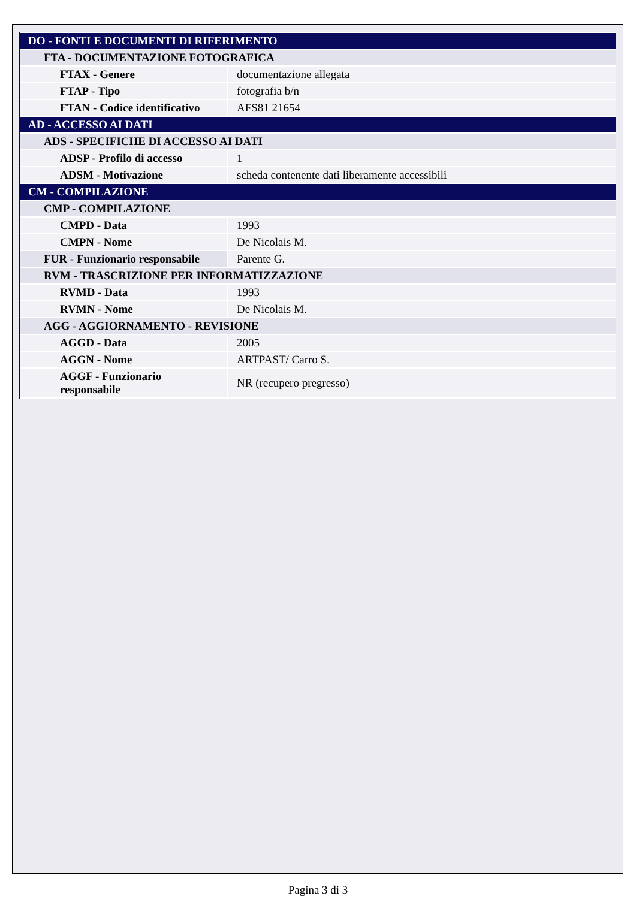| DO - FONTI E DOCUMENTI DI RIFERIMENTO | |
| FTA - DOCUMENTAZIONE FOTOGRAFICA | |
| FTAX - Genere | documentazione allegata |
| FTAP - Tipo | fotografia b/n |
| FTAN - Codice identificativo | AFS81 21654 |
| AD - ACCESSO AI DATI | |
| ADS - SPECIFICHE DI ACCESSO AI DATI | |
| ADSP - Profilo di accesso | 1 |
| ADSM - Motivazione | scheda contenente dati liberamente accessibili |
| CM - COMPILAZIONE | |
| CMP - COMPILAZIONE | |
| CMPD - Data | 1993 |
| CMPN - Nome | De Nicolais M. |
| FUR - Funzionario responsabile | Parente G. |
| RVM - TRASCRIZIONE PER INFORMATIZZAZIONE | |
| RVMD - Data | 1993 |
| RVMN - Nome | De Nicolais M. |
| AGG - AGGIORNAMENTO - REVISIONE | |
| AGGD - Data | 2005 |
| AGGN - Nome | ARTPAST/ Carro S. |
| AGGF - Funzionario responsabile | NR (recupero pregresso) |
Pagina 3 di 3